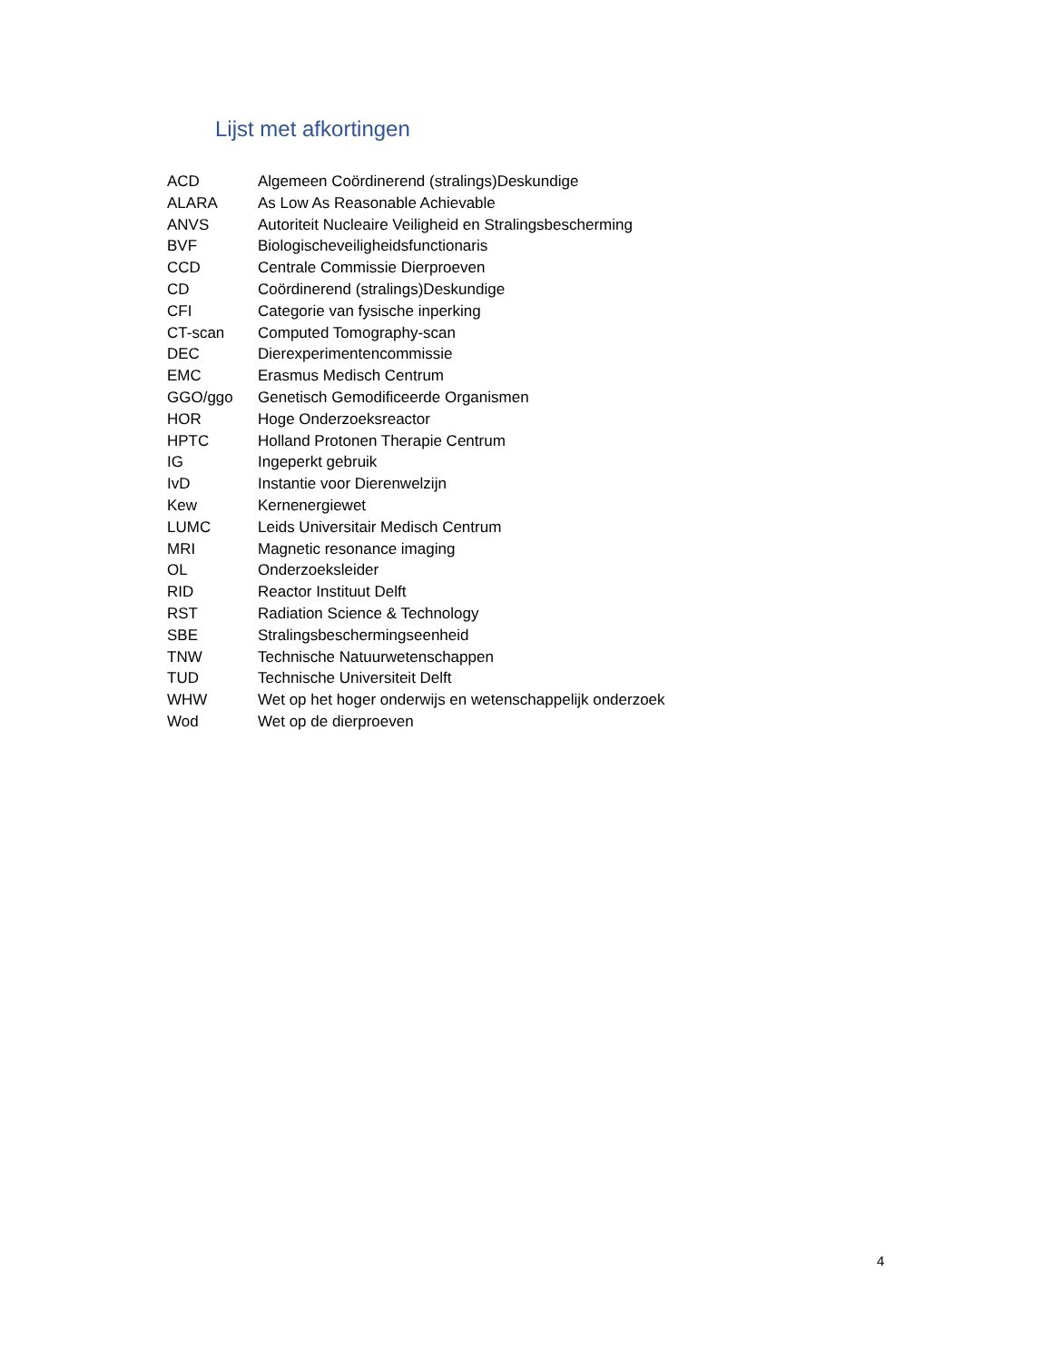Lijst met afkortingen
ACD Algemeen Coördinerend (stralings)Deskundige
ALARA As Low As Reasonable Achievable
ANVS Autoriteit Nucleaire Veiligheid en Stralingsbescherming
BVF Biologischeveiligheidsfunctionaris
CCD Centrale Commissie Dierproeven
CD Coördinerend (stralings)Deskundige
CFI Categorie van fysische inperking
CT-scan Computed Tomography-scan
DEC Dierexperimentencommissie
EMC Erasmus Medisch Centrum
GGO/ggo Genetisch Gemodificeerde Organismen
HOR Hoge Onderzoeksreactor
HPTC Holland Protonen Therapie Centrum
IG Ingeperkt gebruik
IvD Instantie voor Dierenwelzijn
Kew Kernenergiewet
LUMC Leids Universitair Medisch Centrum
MRI Magnetic resonance imaging
OL Onderzoeksleider
RID Reactor Instituut Delft
RST Radiation Science & Technology
SBE Stralingsbeschermingseenheid
TNW Technische Natuurwetenschappen
TUD Technische Universiteit Delft
WHW Wet op het hoger onderwijs en wetenschappelijk onderzoek
Wod Wet op de dierproeven
4